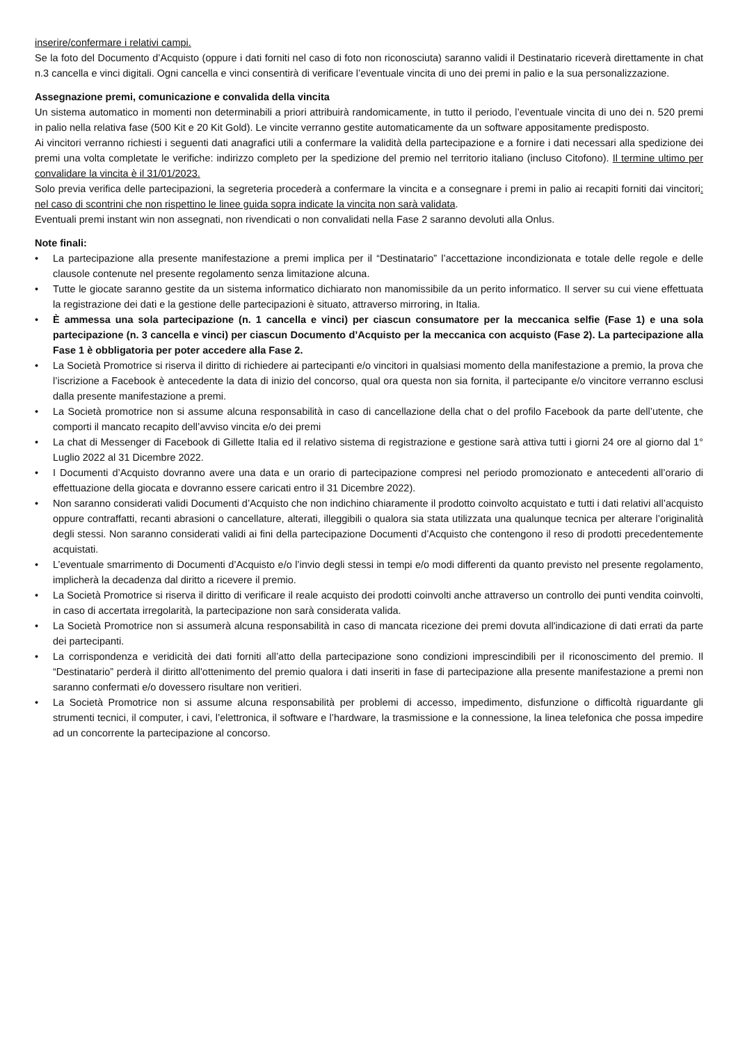inserire/confermare i relativi campi.
Se la foto del Documento d’Acquisto (oppure i dati forniti nel caso di foto non riconosciuta) saranno validi il Destinatario riceverà direttamente in chat n.3 cancella e vinci digitali. Ogni cancella e vinci consentirà di verificare l’eventuale vincita di uno dei premi in palio e la sua personalizzazione.
Assegnazione premi, comunicazione e convalida della vincita
Un sistema automatico in momenti non determinabili a priori attribuirà randomicamente, in tutto il periodo, l’eventuale vincita di uno dei n. 520 premi in palio nella relativa fase (500 Kit e 20 Kit Gold). Le vincite verranno gestite automaticamente da un software appositamente predisposto.
Ai vincitori verranno richiesti i seguenti dati anagrafici utili a confermare la validità della partecipazione e a fornire i dati necessari alla spedizione dei premi una volta completate le verifiche: indirizzo completo per la spedizione del premio nel territorio italiano (incluso Citofono). Il termine ultimo per convalidare la vincita è il 31/01/2023.
Solo previa verifica delle partecipazioni, la segreteria procederà a confermare la vincita e a consegnare i premi in palio ai recapiti forniti dai vincitori: nel caso di scontrini che non rispettino le linee guida sopra indicate la vincita non sarà validata.
Eventuali premi instant win non assegnati, non rivendicati o non convalidati nella Fase 2 saranno devoluti alla Onlus.
Note finali:
• La partecipazione alla presente manifestazione a premi implica per il “Destinatario” l’accettazione incondizionata e totale delle regole e delle clausole contenute nel presente regolamento senza limitazione alcuna.
• Tutte le giocate saranno gestite da un sistema informatico dichiarato non manomissibile da un perito informatico. Il server su cui viene effettuata la registrazione dei dati e la gestione delle partecipazioni è situato, attraverso mirroring, in Italia.
• È ammessa una sola partecipazione (n. 1 cancella e vinci) per ciascun consumatore per la meccanica selfie (Fase 1) e una sola partecipazione (n. 3 cancella e vinci) per ciascun Documento d’Acquisto per la meccanica con acquisto (Fase 2). La partecipazione alla Fase 1 è obbligatoria per poter accedere alla Fase 2.
• La Società Promotrice si riserva il diritto di richiedere ai partecipanti e/o vincitori in qualsiasi momento della manifestazione a premio, la prova che l’iscrizione a Facebook è antecedente la data di inizio del concorso, qual ora questa non sia fornita, il partecipante e/o vincitore verranno esclusi dalla presente manifestazione a premi.
• La Società promotrice non si assume alcuna responsabilità in caso di cancellazione della chat o del profilo Facebook da parte dell’utente, che comporti il mancato recapito dell’avviso vincita e/o dei premi
• La chat di Messenger di Facebook di Gillette Italia ed il relativo sistema di registrazione e gestione sarà attiva tutti i giorni 24 ore al giorno dal 1° Luglio 2022 al 31 Dicembre 2022.
• I Documenti d’Acquisto dovranno avere una data e un orario di partecipazione compresi nel periodo promozionato e antecedenti all’orario di effettuazione della giocata e dovranno essere caricati entro il 31 Dicembre 2022).
• Non saranno considerati validi Documenti d’Acquisto che non indichino chiaramente il prodotto coinvolto acquistato e tutti i dati relativi all’acquisto oppure contraffatti, recanti abrasioni o cancellature, alterati, illeggibili o qualora sia stata utilizzata una qualunque tecnica per alterare l’originalità degli stessi. Non saranno considerati validi ai fini della partecipazione Documenti d’Acquisto che contengono il reso di prodotti precedentemente acquistati.
• L’eventuale smarrimento di Documenti d’Acquisto e/o l’invio degli stessi in tempi e/o modi differenti da quanto previsto nel presente regolamento, implicherà la decadenza dal diritto a ricevere il premio.
• La Società Promotrice si riserva il diritto di verificare il reale acquisto dei prodotti coinvolti anche attraverso un controllo dei punti vendita coinvolti, in caso di accertata irregolarità, la partecipazione non sarà considerata valida.
• La Società Promotrice non si assumerà alcuna responsabilità in caso di mancata ricezione dei premi dovuta all'indicazione di dati errati da parte dei partecipanti.
• La corrispondenza e veridicità dei dati forniti all’atto della partecipazione sono condizioni imprescindibili per il riconoscimento del premio. Il “Destinatario” perderà il diritto all'ottenimento del premio qualora i dati inseriti in fase di partecipazione alla presente manifestazione a premi non saranno confermati e/o dovessero risultare non veritieri.
• La Società Promotrice non si assume alcuna responsabilità per problemi di accesso, impedimento, disfunzione o difficoltà riguardante gli strumenti tecnici, il computer, i cavi, l’elettronica, il software e l’hardware, la trasmissione e la connessione, la linea telefonica che possa impedire ad un concorrente la partecipazione al concorso.